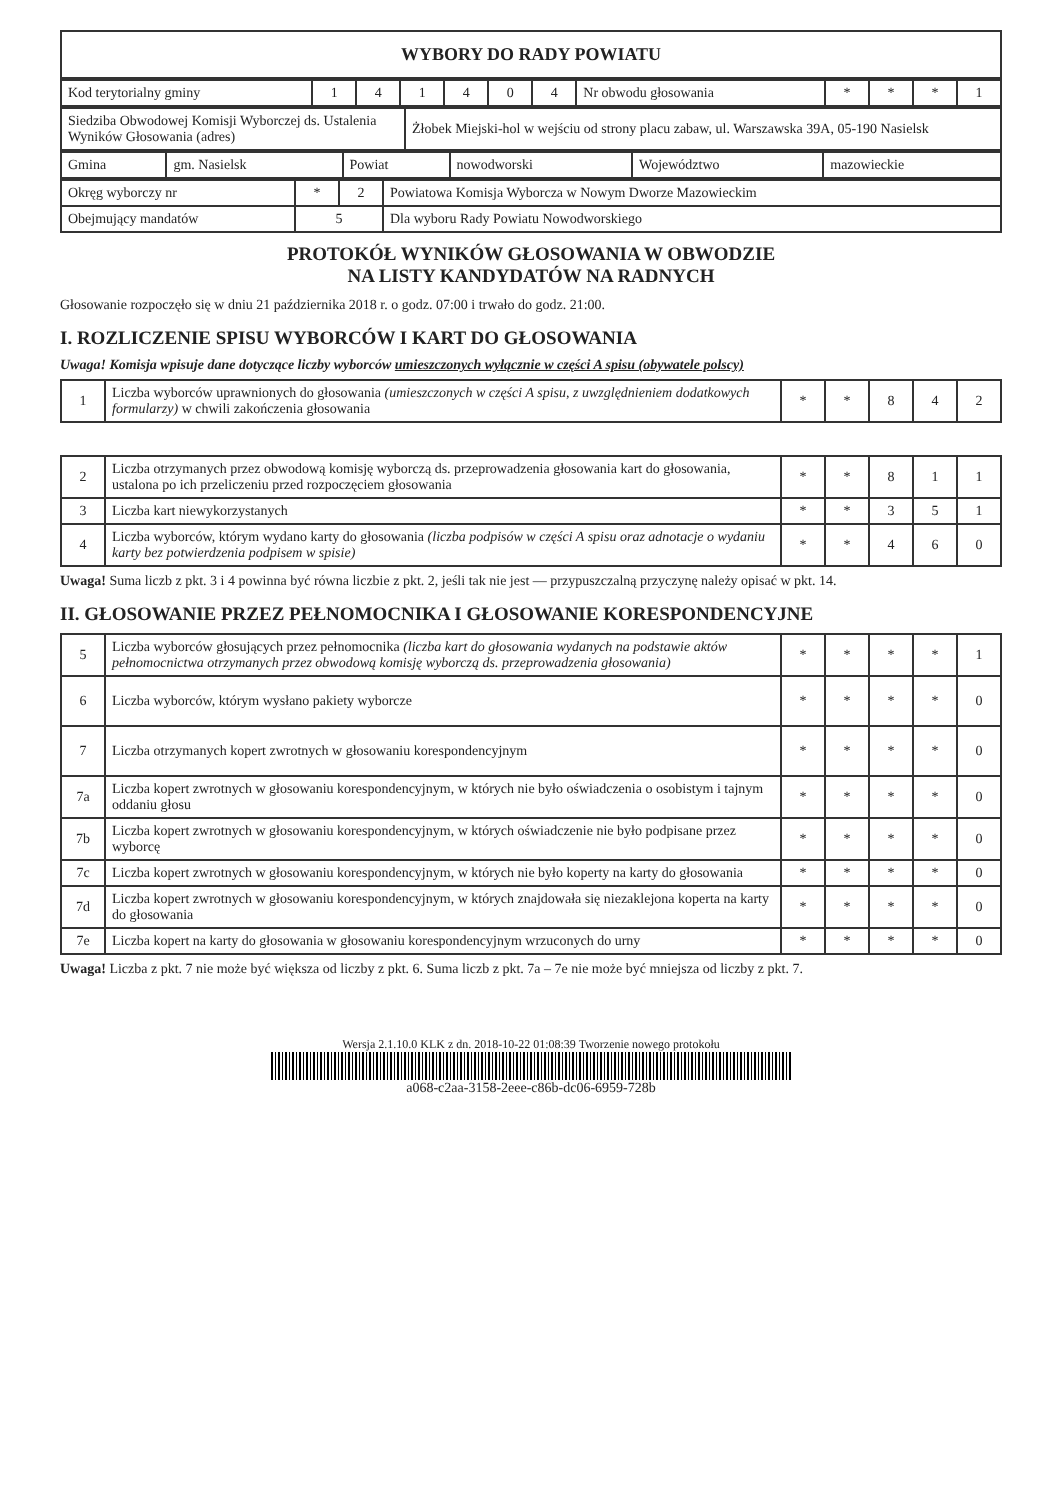| WYBORY DO RADY POWIATU |
| --- |
| Kod terytorialny gminy | 1 | 4 | 1 | 4 | 0 | 4 | Nr obwodu głosowania | * | * | * | 1 |
| Siedziba Obwodowej Komisji Wyborczej ds. Ustalenia Wyników Głosowania (adres) | Żłobek Miejski-hol w wejściu od strony placu zabaw, ul. Warszawska 39A, 05-190 Nasielsk |
| Gmina | gm. Nasielsk | Powiat | nowodworski | Województwo | mazowieckie |
| Okręg wyborczy nr | * | 2 | Powiatowa Komisja Wyborcza w Nowym Dworze Mazowieckim |
| Obejmujący mandatów | 5 | | Dla wyboru Rady Powiatu Nowodworskiego |
PROTOKÓŁ WYNIKÓW GŁOSOWANIA W OBWODZIE
NA LISTY KANDYDATÓW NA RADNYCH
Głosowanie rozpoczęło się w dniu 21 października 2018 r. o godz. 07:00 i trwało do godz. 21:00.
I. ROZLICZENIE SPISU WYBORCÓW I KART DO GŁOSOWANIA
Uwaga! Komisja wpisuje dane dotyczące liczby wyborców umieszczonych wyłącznie w części A spisu (obywatele polscy)
| 1 | Liczba wyborców uprawnionych do głosowania (umieszczonych w części A spisu, z uwzględnieniem dodatkowych formularzy) w chwili zakończenia głosowania | * | * | 8 | 4 | 2 |
| 2 | Liczba otrzymanych przez obwodową komisję wyborczą ds. przeprowadzenia głosowania kart do głosowania, ustalona po ich przeliczeniu przed rozpoczęciem głosowania | * | * | 8 | 1 | 1 |
| 3 | Liczba kart niewykorzystanych | * | * | 3 | 5 | 1 |
| 4 | Liczba wyborców, którym wydano karty do głosowania (liczba podpisów w części A spisu oraz adnotacje o wydaniu karty bez potwierdzenia podpisem w spisie) | * | * | 4 | 6 | 0 |
Uwaga! Suma liczb z pkt. 3 i 4 powinna być równa liczbie z pkt. 2, jeśli tak nie jest — przypuszczalną przyczynę należy opisać w pkt. 14.
II. GŁOSOWANIE PRZEZ PEŁNOMOCNIKA I GŁOSOWANIE KORESPONDENCYJNE
| 5 | Liczba wyborców głosujących przez pełnomocnika (liczba kart do głosowania wydanych na podstawie aktów pełnomocnictwa otrzymanych przez obwodową komisję wyborczą ds. przeprowadzenia głosowania) | * | * | * | * | 1 |
| 6 | Liczba wyborców, którym wysłano pakiety wyborcze | * | * | * | * | 0 |
| 7 | Liczba otrzymanych kopert zwrotnych w głosowaniu korespondencyjnym | * | * | * | * | 0 |
| 7a | Liczba kopert zwrotnych w głosowaniu korespondencyjnym, w których nie było oświadczenia o osobistym i tajnym oddaniu głosu | * | * | * | * | 0 |
| 7b | Liczba kopert zwrotnych w głosowaniu korespondencyjnym, w których oświadczenie nie było podpisane przez wyborcę | * | * | * | * | 0 |
| 7c | Liczba kopert zwrotnych w głosowaniu korespondencyjnym, w których nie było koperty na karty do głosowania | * | * | * | * | 0 |
| 7d | Liczba kopert zwrotnych w głosowaniu korespondencyjnym, w których znajdowała się niezaklejona koperta na karty do głosowania | * | * | * | * | 0 |
| 7e | Liczba kopert na karty do głosowania w głosowaniu korespondencyjnym wrzuconych do urny | * | * | * | * | 0 |
Uwaga! Liczba z pkt. 7 nie może być większa od liczby z pkt. 6. Suma liczb z pkt. 7a – 7e nie może być mniejsza od liczby z pkt. 7.
Wersja 2.1.10.0 KLK z dn. 2018-10-22 01:08:39 Tworzenie nowego protokołu
a068-c2aa-3158-2eee-c86b-dc06-6959-728b